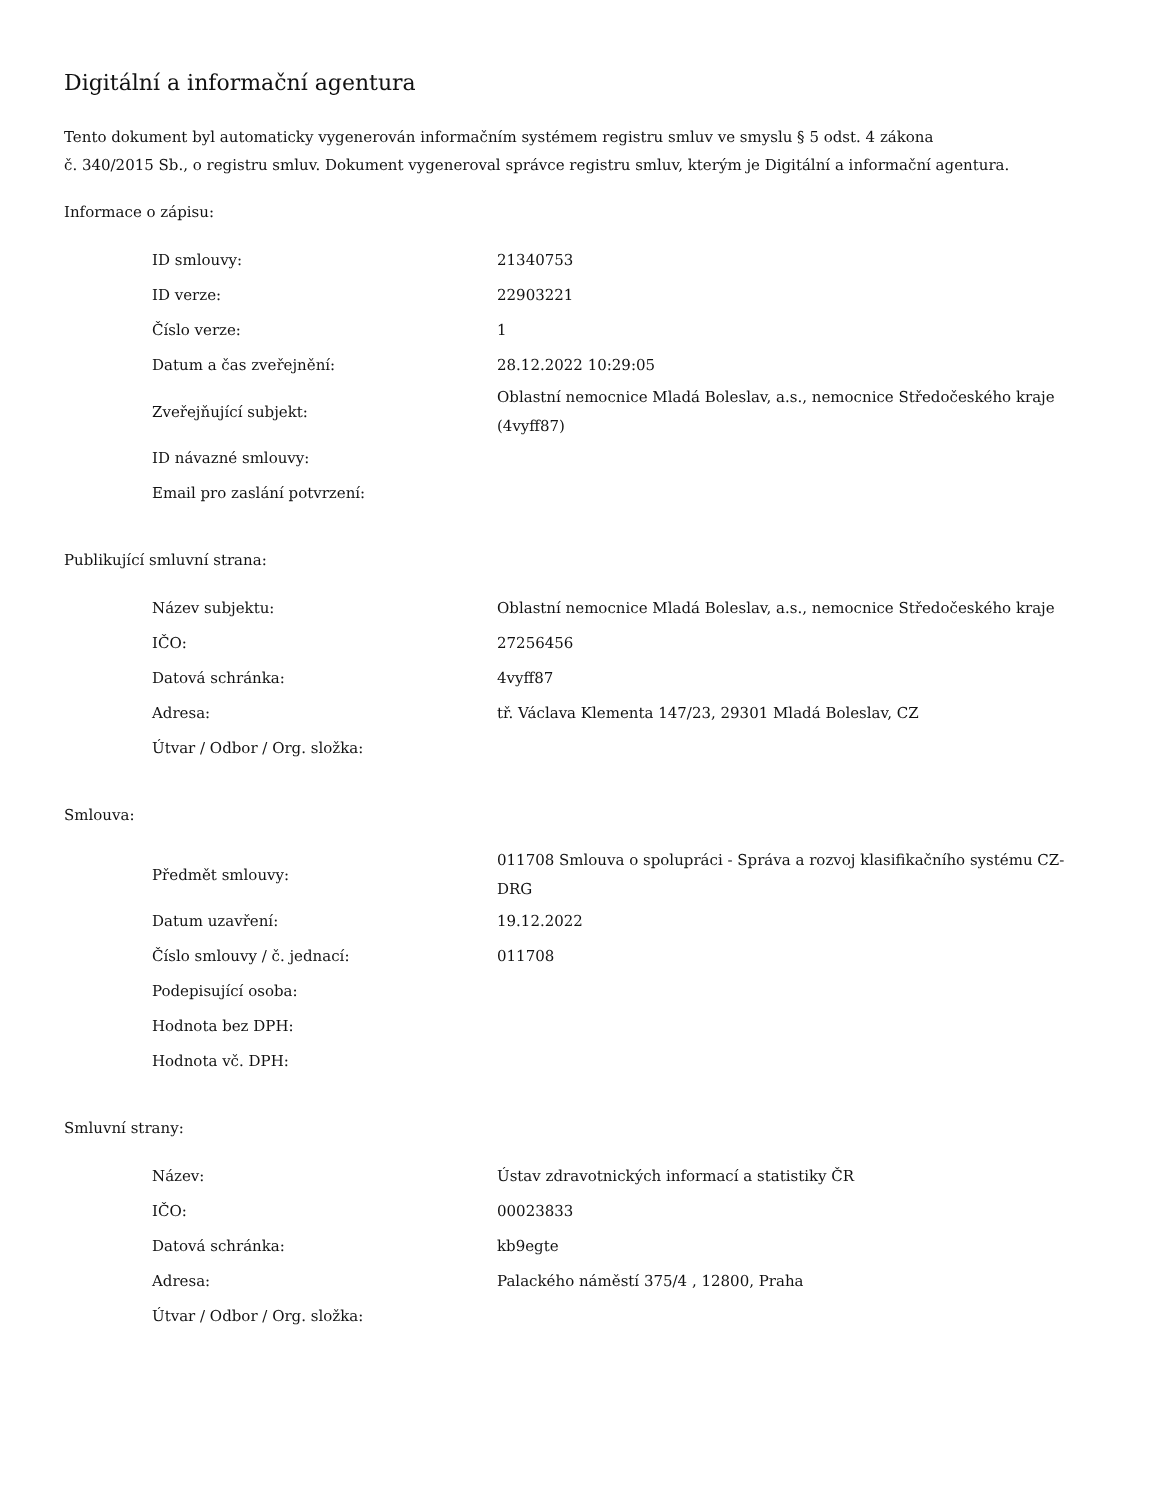Digitální a informační agentura
Tento dokument byl automaticky vygenerován informačním systémem registru smluv ve smyslu § 5 odst. 4 zákona
č. 340/2015 Sb., o registru smluv. Dokument vygeneroval správce registru smluv, kterým je Digitální a informační agentura.
Informace o zápisu:
| ID smlouvy: | 21340753 |
| ID verze: | 22903221 |
| Číslo verze: | 1 |
| Datum a čas zveřejnění: | 28.12.2022 10:29:05 |
| Zveřejňující subjekt: | Oblastní nemocnice Mladá Boleslav, a.s., nemocnice Středočeského kraje (4vyff87) |
| ID návazné smlouvy: | |
| Email pro zaslání potvrzení: | |
Publikující smluvní strana:
| Název subjektu: | Oblastní nemocnice Mladá Boleslav, a.s., nemocnice Středočeského kraje |
| IČO: | 27256456 |
| Datová schránka: | 4vyff87 |
| Adresa: | tř. Václava Klementa 147/23, 29301 Mladá Boleslav, CZ |
| Útvar / Odbor / Org. složka: | |
Smlouva:
| Předmět smlouvy: | 011708 Smlouva o spolupráci - Správa a rozvoj klasifikačního systému CZ-DRG |
| Datum uzavření: | 19.12.2022 |
| Číslo smlouvy / č. jednací: | 011708 |
| Podepisující osoba: | |
| Hodnota bez DPH: | |
| Hodnota vč. DPH: | |
Smluvní strany:
| Název: | Ústav zdravotnických informací a statistiky ČR |
| IČO: | 00023833 |
| Datová schránka: | kb9egte |
| Adresa: | Palackého náměstí 375/4 , 12800, Praha |
| Útvar / Odbor / Org. složka: | |